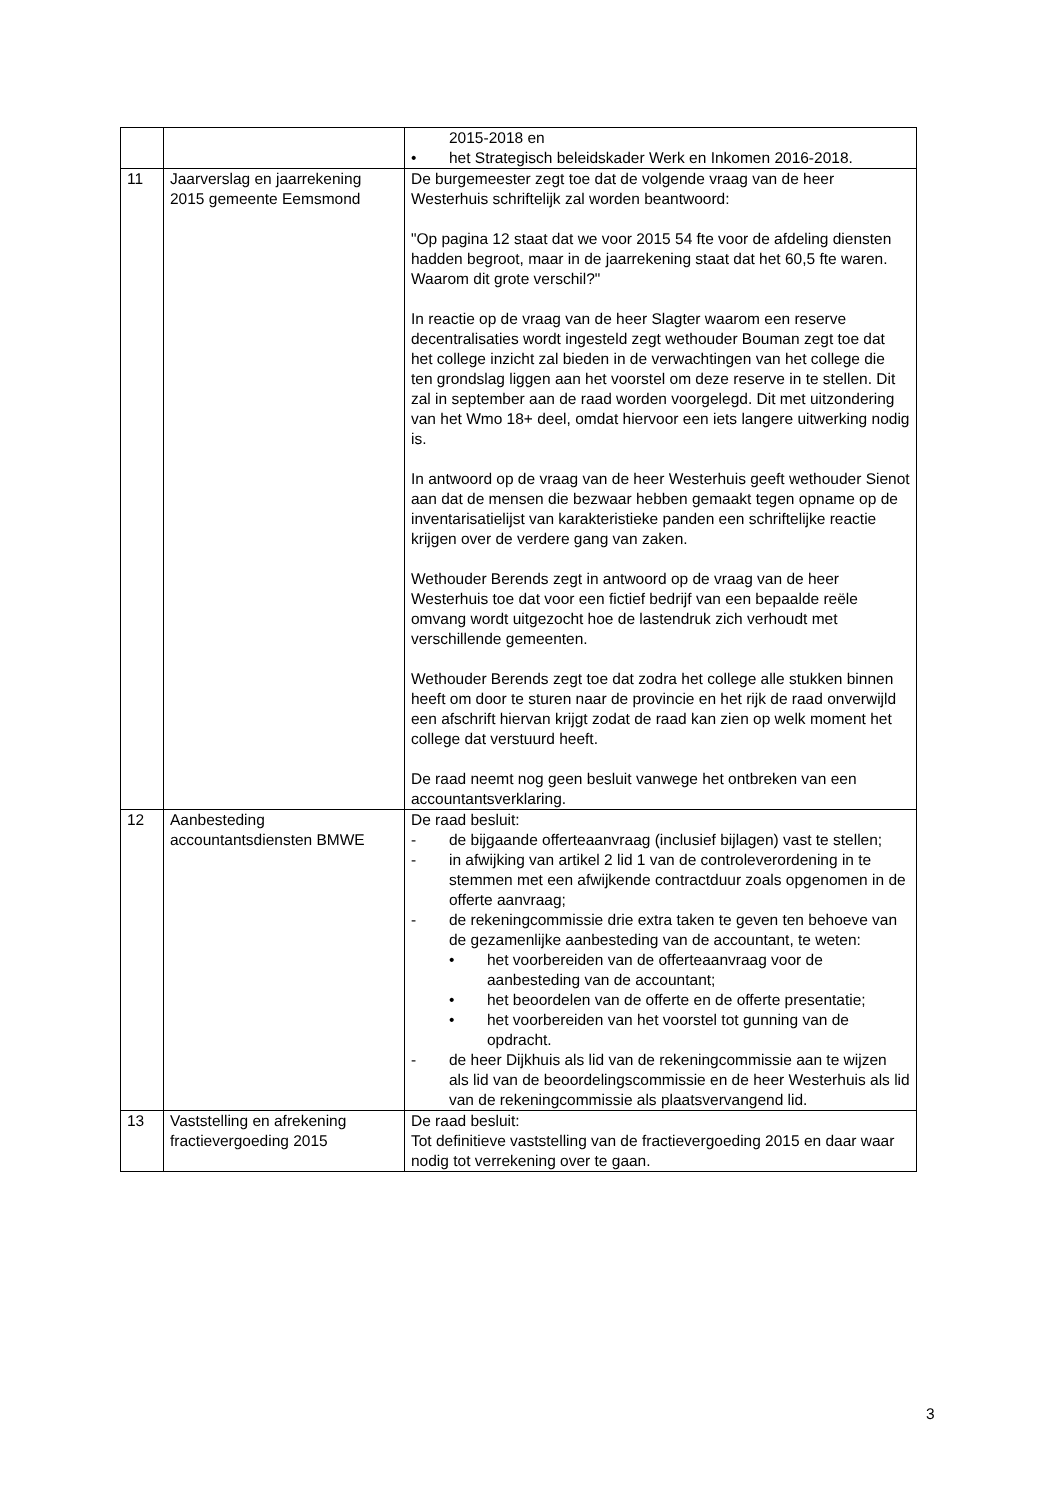| | | 2015-2018 en • het Strategisch beleidskader Werk en Inkomen 2016-2018. |
| 11 | Jaarverslag en jaarrekening 2015 gemeente Eemsmond | De burgemeester zegt toe dat de volgende vraag van de heer Westerhuis schriftelijk zal worden beantwoord: "Op pagina 12 staat dat we voor 2015 54 fte voor de afdeling diensten hadden begroot, maar in de jaarrekening staat dat het 60,5 fte waren. Waarom dit grote verschil?" In reactie op de vraag van de heer Slagter waarom een reserve decentralisaties wordt ingesteld zegt wethouder Bouman zegt toe dat het college inzicht zal bieden in de verwachtingen van het college die ten grondslag liggen aan het voorstel om deze reserve in te stellen. Dit zal in september aan de raad worden voorgelegd. Dit met uitzondering van het Wmo 18+ deel, omdat hiervoor een iets langere uitwerking nodig is. In antwoord op de vraag van de heer Westerhuis geeft wethouder Sienot aan dat de mensen die bezwaar hebben gemaakt tegen opname op de inventarisatielijst van karakteristieke panden een schriftelijke reactie krijgen over de verdere gang van zaken. Wethouder Berends zegt in antwoord op de vraag van de heer Westerhuis toe dat voor een fictief bedrijf van een bepaalde reële omvang wordt uitgezocht hoe de lastendruk zich verhoudt met verschillende gemeenten. Wethouder Berends zegt toe dat zodra het college alle stukken binnen heeft om door te sturen naar de provincie en het rijk de raad onverwijld een afschrift hiervan krijgt zodat de raad kan zien op welk moment het college dat verstuurd heeft. De raad neemt nog geen besluit vanwege het ontbreken van een accountantsverklaring. |
| 12 | Aanbesteding accountantsdiensten BMWE | De raad besluit: - de bijgaande offerteaanvraag (inclusief bijlagen) vast te stellen; - in afwijking van artikel 2 lid 1 van de controleverordening in te stemmen met een afwijkende contractduur zoals opgenomen in de offerte aanvraag; - de rekeningcommissie drie extra taken te geven ten behoeve van de gezamenlijke aanbesteding van de accountant, te weten: • het voorbereiden van de offerteaanvraag voor de aanbesteding van de accountant; • het beoordelen van de offerte en de offerte presentatie; • het voorbereiden van het voorstel tot gunning van de opdracht. - de heer Dijkhuis als lid van de rekeningcommissie aan te wijzen als lid van de beoordelingscommissie en de heer Westerhuis als lid van de rekeningcommissie als plaatsvervangend lid. |
| 13 | Vaststelling en afrekening fractievergoeding 2015 | De raad besluit: Tot definitieve vaststelling van de fractievergoeding 2015 en daar waar nodig tot verrekening over te gaan. |
3